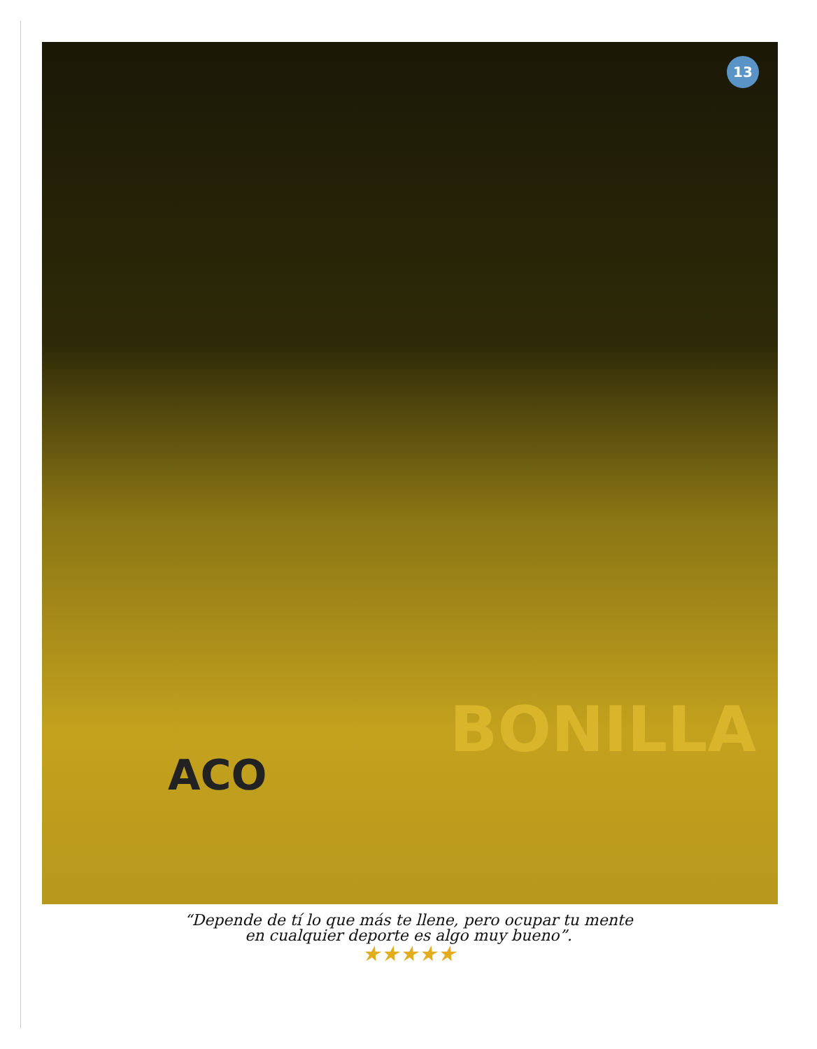13
ACO
BONILLA
“Depende de tí lo que más te llene, pero ocupar tu mente
en cualquier deporte es algo muy bueno”.
★★★★★